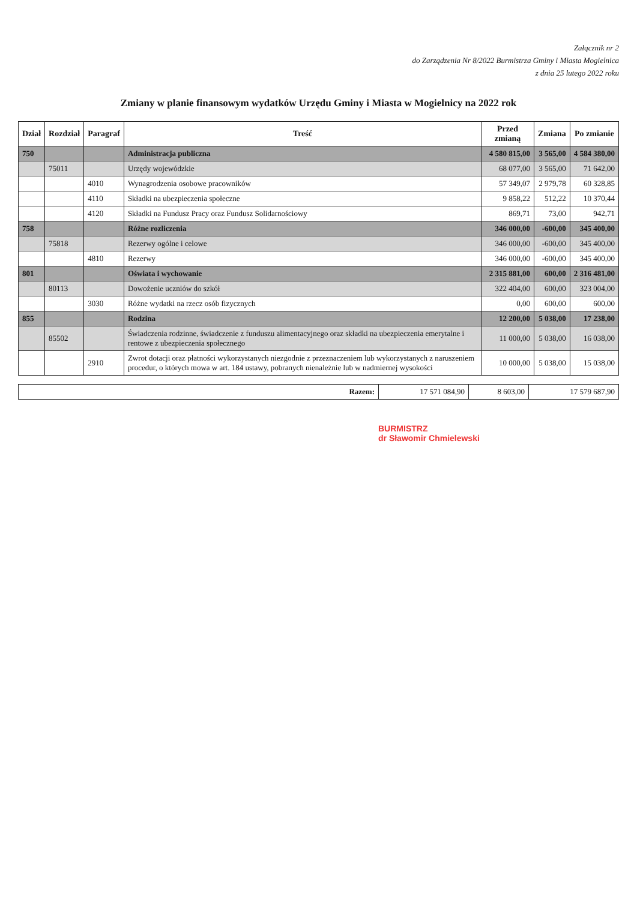Załącznik nr 2
do Zarządzenia Nr 8/2022 Burmistrza Gminy i Miasta Mogielnica
z dnia 25 lutego 2022 roku
Zmiany w planie finansowym wydatków Urzędu Gminy i Miasta w Mogielnicy na 2022 rok
| Dział | Rozdział | Paragraf | Treść | Przed zmianą | Zmiana | Po zmianie |
| --- | --- | --- | --- | --- | --- | --- |
| 750 | | | Administracja publiczna | 4 580 815,00 | 3 565,00 | 4 584 380,00 |
| | 75011 | | Urzędy wojewódzkie | 68 077,00 | 3 565,00 | 71 642,00 |
| | | 4010 | Wynagrodzenia osobowe pracowników | 57 349,07 | 2 979,78 | 60 328,85 |
| | | 4110 | Składki na ubezpieczenia społeczne | 9 858,22 | 512,22 | 10 370,44 |
| | | 4120 | Składki na Fundusz Pracy oraz Fundusz Solidarnościowy | 869,71 | 73,00 | 942,71 |
| 758 | | | Różne rozliczenia | 346 000,00 | -600,00 | 345 400,00 |
| | 75818 | | Rezerwy ogólne i celowe | 346 000,00 | -600,00 | 345 400,00 |
| | | 4810 | Rezerwy | 346 000,00 | -600,00 | 345 400,00 |
| 801 | | | Oświata i wychowanie | 2 315 881,00 | 600,00 | 2 316 481,00 |
| | 80113 | | Dowożenie uczniów do szkół | 322 404,00 | 600,00 | 323 004,00 |
| | | 3030 | Różne wydatki na rzecz osób fizycznych | 0,00 | 600,00 | 600,00 |
| 855 | | | Rodzina | 12 200,00 | 5 038,00 | 17 238,00 |
| | 85502 | | Świadczenia rodzinne, świadczenie z funduszu alimentacyjnego oraz składki na ubezpieczenia emerytalne i rentowe z ubezpieczenia społecznego | 11 000,00 | 5 038,00 | 16 038,00 |
| | | 2910 | Zwrot dotacji oraz płatności wykorzystanych niezgodnie z przeznaczeniem lub wykorzystanych z naruszeniem procedur, o których mowa w art. 184 ustawy, pobranych nienależnie lub w nadmiernej wysokości | 10 000,00 | 5 038,00 | 15 038,00 |
| Razem: | 17 571 084,90 | 8 603,00 | 17 579 687,90 |
BURMISTRZ
dr Sławomir Chmielewski